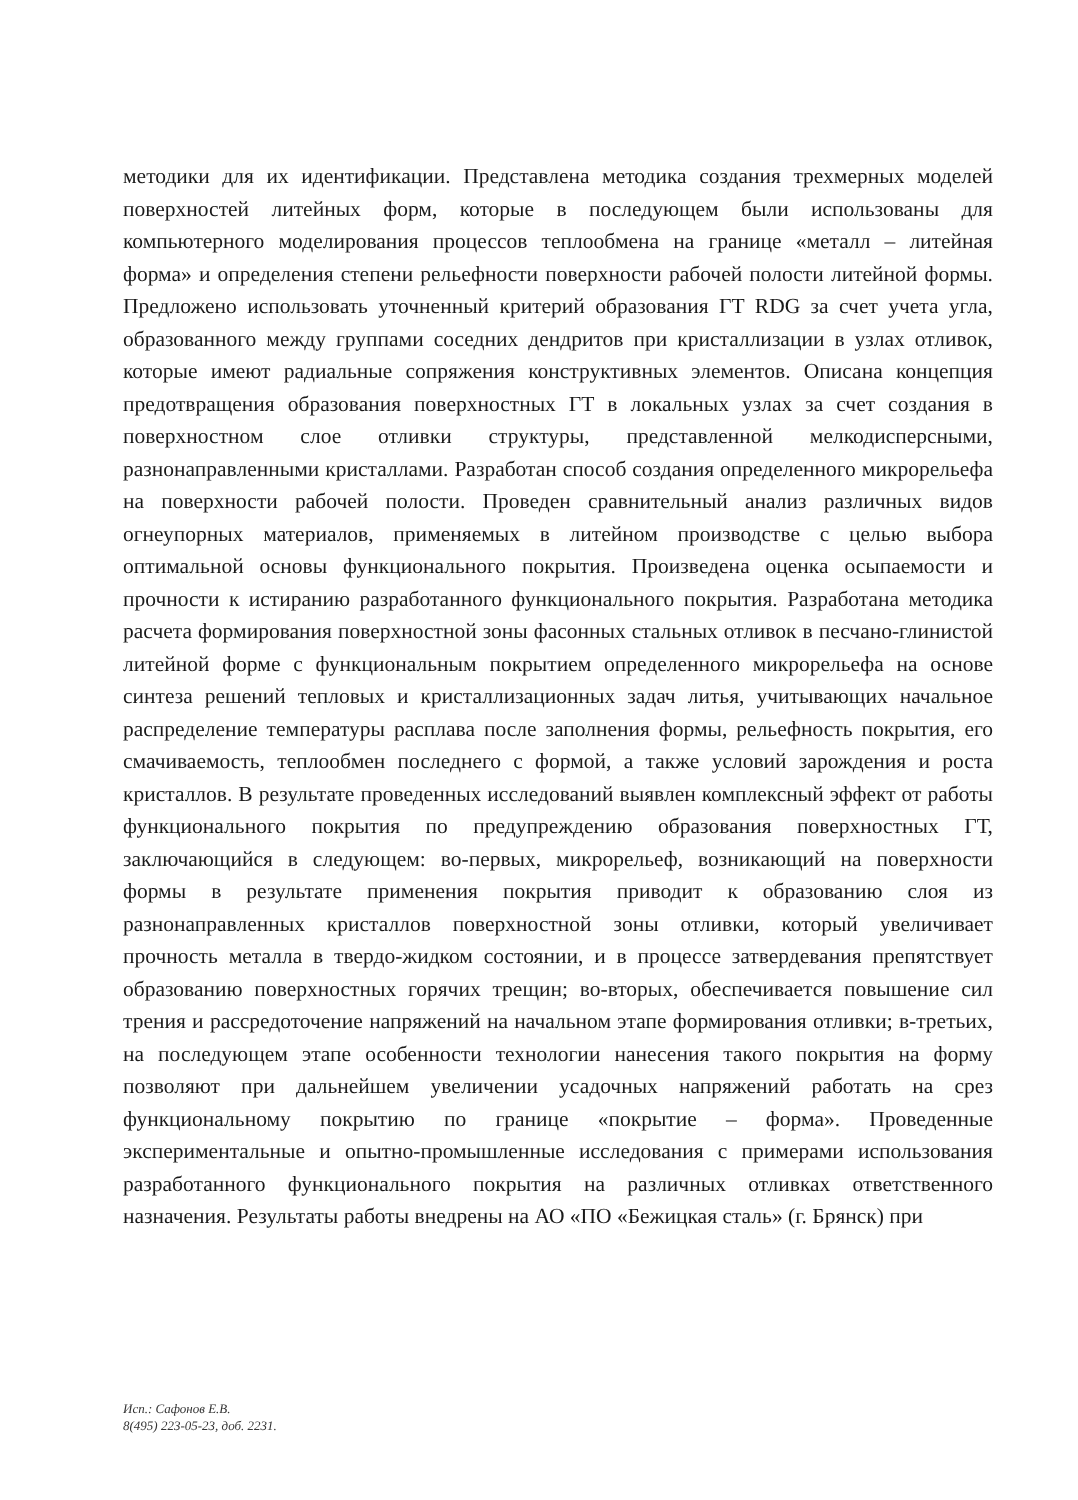методики для их идентификации. Представлена методика создания трехмерных моделей поверхностей литейных форм, которые в последующем были использованы для компьютерного моделирования процессов теплообмена на границе «металл – литейная форма» и определения степени рельефности поверхности рабочей полости литейной формы. Предложено использовать уточненный критерий образования ГТ RDG за счет учета угла, образованного между группами соседних дендритов при кристаллизации в узлах отливок, которые имеют радиальные сопряжения конструктивных элементов. Описана концепция предотвращения образования поверхностных ГТ в локальных узлах за счет создания в поверхностном слое отливки структуры, представленной мелкодисперсными, разнонаправленными кристаллами. Разработан способ создания определенного микрорельефа на поверхности рабочей полости. Проведен сравнительный анализ различных видов огнеупорных материалов, применяемых в литейном производстве с целью выбора оптимальной основы функционального покрытия. Произведена оценка осыпаемости и прочности к истиранию разработанного функционального покрытия. Разработана методика расчета формирования поверхностной зоны фасонных стальных отливок в песчано-глинистой литейной форме с функциональным покрытием определенного микрорельефа на основе синтеза решений тепловых и кристаллизационных задач литья, учитывающих начальное распределение температуры расплава после заполнения формы, рельефность покрытия, его смачиваемость, теплообмен последнего с формой, а также условий зарождения и роста кристаллов. В результате проведенных исследований выявлен комплексный эффект от работы функционального покрытия по предупреждению образования поверхностных ГТ, заключающийся в следующем: во-первых, микрорельеф, возникающий на поверхности формы в результате применения покрытия приводит к образованию слоя из разнонаправленных кристаллов поверхностной зоны отливки, который увеличивает прочность металла в твердо-жидком состоянии, и в процессе затвердевания препятствует образованию поверхностных горячих трещин; во-вторых, обеспечивается повышение сил трения и рассредоточение напряжений на начальном этапе формирования отливки; в-третьих, на последующем этапе особенности технологии нанесения такого покрытия на форму позволяют при дальнейшем увеличении усадочных напряжений работать на срез функциональному покрытию по границе «покрытие – форма». Проведенные экспериментальные и опытно-промышленные исследования с примерами использования разработанного функционального покрытия на различных отливках ответственного назначения. Результаты работы внедрены на АО «ПО «Бежицкая сталь» (г. Брянск) при
Исп.: Сафонов Е.В.
8(495) 223-05-23, доб. 2231.